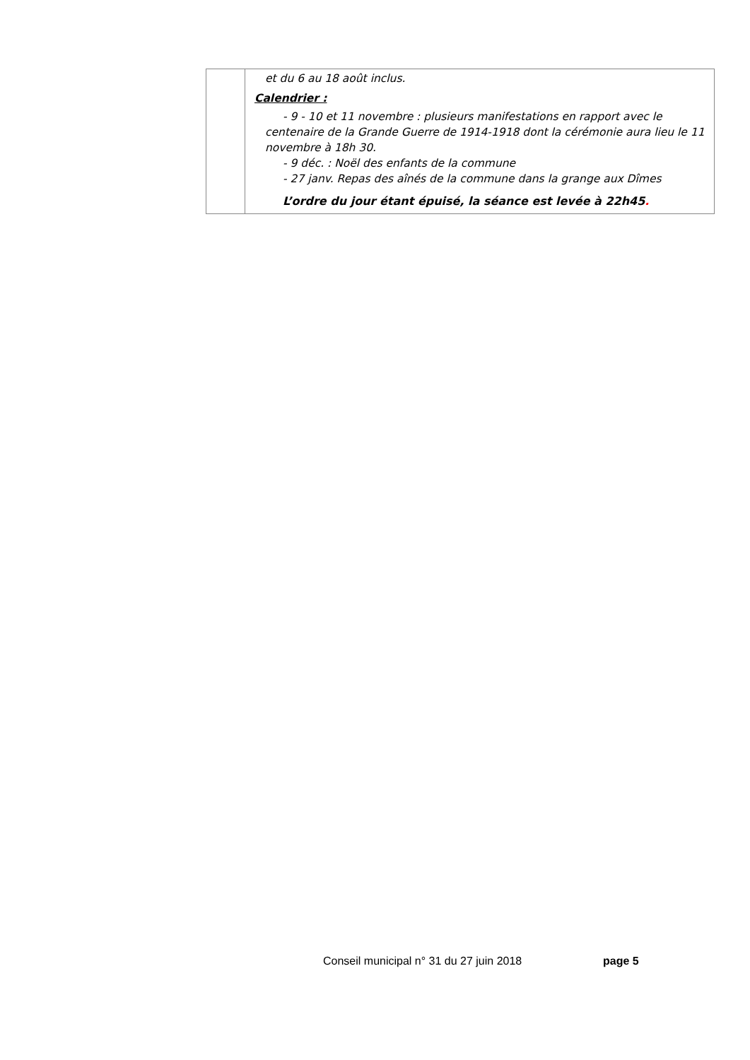| | et du 6 au 18 août inclus. Calendrier : - 9 - 10 et 11 novembre : plusieurs manifestations en rapport avec le centenaire de la Grande Guerre de 1914-1918 dont la cérémonie aura lieu le 11 novembre à 18h 30. - 9 déc. : Noël des enfants de la commune - 27 janv. Repas des aînés de la commune dans la grange aux Dîmes L’ordre du jour étant épuisé, la séance est levée à 22h45 . |
Conseil municipal n° 31 du 27 juin 2018
page 5